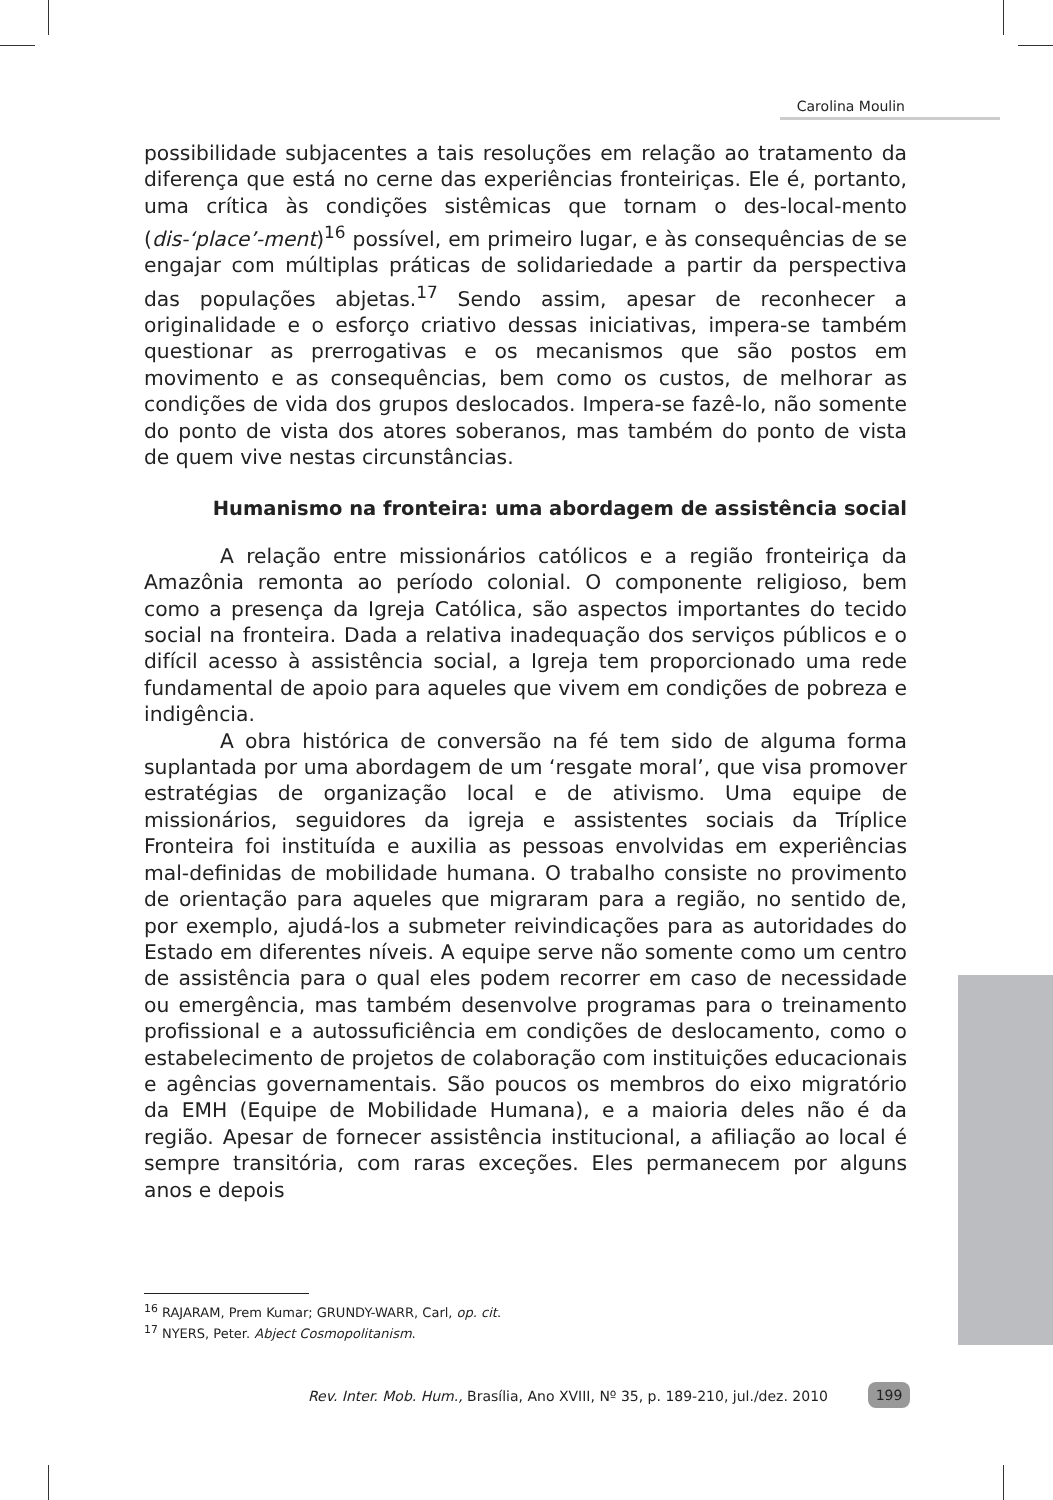Carolina Moulin
possibilidade subjacentes a tais resoluções em relação ao tratamento da diferença que está no cerne das experiências fronteiriças. Ele é, portanto, uma crítica às condições sistêmicas que tornam o des-local-mento (dis-‘place’-ment)<sup>16</sup> possível, em primeiro lugar, e às consequências de se engajar com múltiplas práticas de solidariedade a partir da perspectiva das populações abjetas.<sup>17</sup> Sendo assim, apesar de reconhecer a originalidade e o esforço criativo dessas iniciativas, impera-se também questionar as prerrogativas e os mecanismos que são postos em movimento e as consequências, bem como os custos, de melhorar as condições de vida dos grupos deslocados. Impera-se fazê-lo, não somente do ponto de vista dos atores soberanos, mas também do ponto de vista de quem vive nestas circunstâncias.
Humanismo na fronteira: uma abordagem de assistência social
A relação entre missionários católicos e a região fronteiriça da Amazônia remonta ao período colonial. O componente religioso, bem como a presença da Igreja Católica, são aspectos importantes do tecido social na fronteira. Dada a relativa inadequação dos serviços públicos e o difícil acesso à assistência social, a Igreja tem proporcionado uma rede fundamental de apoio para aqueles que vivem em condições de pobreza e indigência.
A obra histórica de conversão na fé tem sido de alguma forma suplantada por uma abordagem de um ‘resgate moral’, que visa promover estratégias de organização local e de ativismo. Uma equipe de missionários, seguidores da igreja e assistentes sociais da Tríplice Fronteira foi instituída e auxilia as pessoas envolvidas em experiências mal-definidas de mobilidade humana. O trabalho consiste no provimento de orientação para aqueles que migraram para a região, no sentido de, por exemplo, ajudá-los a submeter reivindicações para as autoridades do Estado em diferentes níveis. A equipe serve não somente como um centro de assistência para o qual eles podem recorrer em caso de necessidade ou emergência, mas também desenvolve programas para o treinamento profissional e a autossuficiência em condições de deslocamento, como o estabelecimento de projetos de colaboração com instituições educacionais e agências governamentais. São poucos os membros do eixo migratório da EMH (Equipe de Mobilidade Humana), e a maioria deles não é da região. Apesar de fornecer assistência institucional, a afiliação ao local é sempre transitória, com raras exceções. Eles permanecem por alguns anos e depois
<sup>16</sup> RAJARAM, Prem Kumar; GRUNDY-WARR, Carl, op. cit.
<sup>17</sup> NYERS, Peter. Abject Cosmopolitanism.
Rev. Inter. Mob. Hum., Brasília, Ano XVIII, Nº 35, p. 189-210, jul./dez. 2010 199